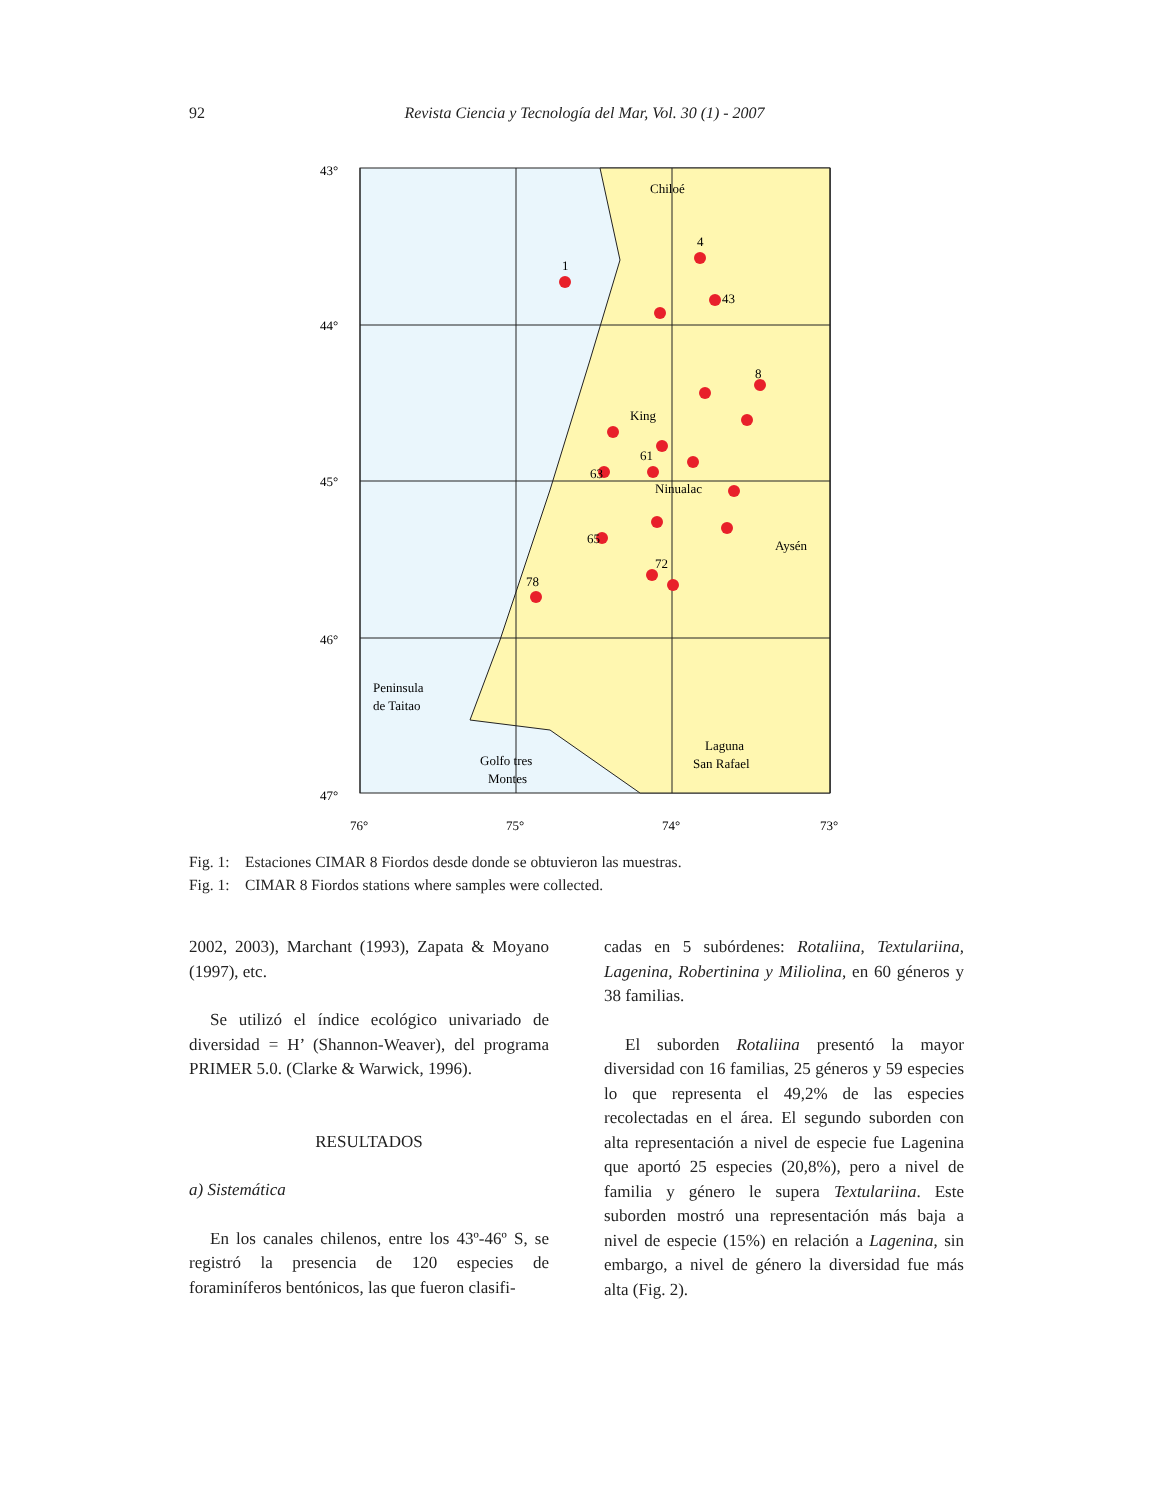92 Revista Ciencia y Tecnología del Mar, Vol. 30 (1) - 2007
43°
44°
45°
46°
47°
76°
75°
74°
73°
Chiloé
King
Ninualac
Aysén
Peninsula
de Taitao
Laguna
San Rafael
Golfo tres
Montes
1
4
43
8
63
61
65
72
78
Fig. 1: Estaciones CIMAR 8 Fiordos desde donde se obtuvieron las muestras.
Fig. 1: CIMAR 8 Fiordos stations where samples were collected.
2002, 2003), Marchant (1993), Zapata & Moyano (1997), etc.
Se utilizó el índice ecológico univariado de diversidad = H’ (Shannon-Weaver), del programa PRIMER 5.0. (Clarke & Warwick, 1996).
RESULTADOS
a) Sistemática
En los canales chilenos, entre los 43º-46º S, se registró la presencia de 120 especies de foraminíferos bentónicos, las que fueron clasifi-
cadas en 5 subórdenes: Rotaliina, Textulariina, Lagenina, Robertinina y Miliolina, en 60 géneros y 38 familias.
El suborden Rotaliina presentó la mayor diversidad con 16 familias, 25 géneros y 59 especies lo que representa el 49,2% de las especies recolectadas en el área. El segundo suborden con alta representación a nivel de especie fue Lagenina que aportó 25 especies (20,8%), pero a nivel de familia y género le supera Textulariina. Este suborden mostró una representación más baja a nivel de especie (15%) en relación a Lagenina, sin embargo, a nivel de género la diversidad fue más alta (Fig. 2).